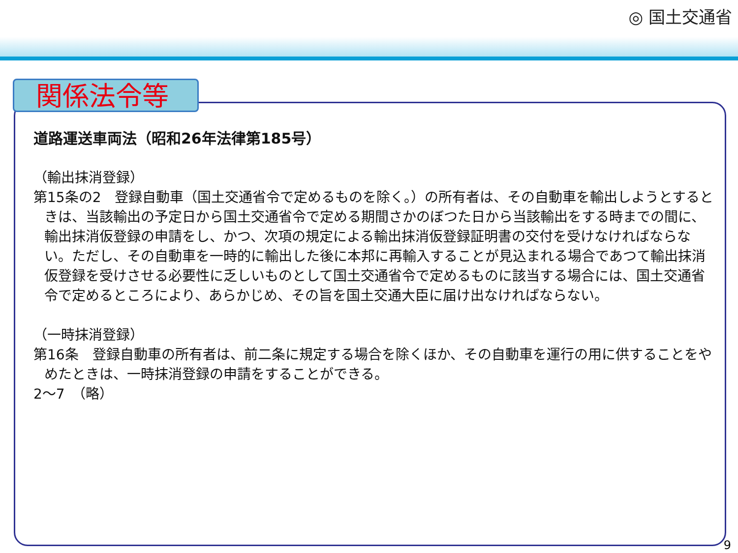◎ 国土交通省
関係法令等
道路運送車両法（昭和26年法律第185号）
（輸出抹消登録）
第15条の2　登録自動車（国土交通省令で定めるものを除く。）の所有者は、その自動車を輸出しようとするときは、当該輸出の予定日から国土交通省令で定める期間さかのぼつた日から当該輸出をする時までの間に、輸出抹消仮登録の申請をし、かつ、次項の規定による輸出抹消仮登録証明書の交付を受けなければならない。ただし、その自動車を一時的に輸出した後に本邦に再輸入することが見込まれる場合であつて輸出抹消仮登録を受けさせる必要性に乏しいものとして国土交通省令で定めるものに該当する場合には、国土交通省令で定めるところにより、あらかじめ、その旨を国土交通大臣に届け出なければならない。
（一時抹消登録）
第16条　登録自動車の所有者は、前二条に規定する場合を除くほか、その自動車を運行の用に供することをやめたときは、一時抹消登録の申請をすることができる。
2～7　（略）
9